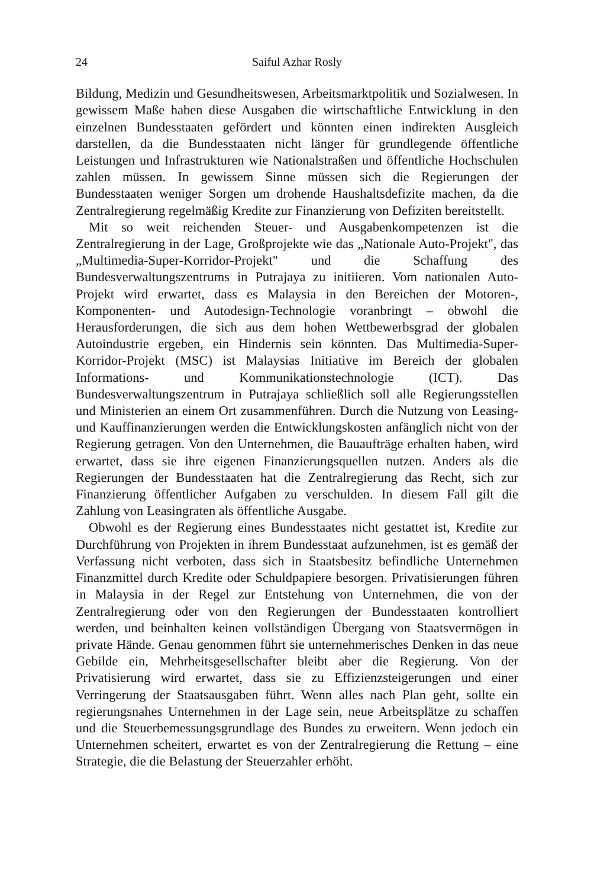24 Saiful Azhar Rosly
Bildung, Medizin und Gesundheitswesen, Arbeitsmarktpolitik und Sozialwesen. In gewissem Maße haben diese Ausgaben die wirtschaftliche Entwicklung in den einzelnen Bundesstaaten gefördert und könnten einen indirekten Ausgleich darstellen, da die Bundesstaaten nicht länger für grundlegende öffentliche Leistungen und Infrastrukturen wie Nationalstraßen und öffentliche Hochschulen zahlen müssen. In gewissem Sinne müssen sich die Regierungen der Bundesstaaten weniger Sorgen um drohende Haushaltsdefizite machen, da die Zentralregierung regelmäßig Kredite zur Finanzierung von Defiziten bereitstellt.
Mit so weit reichenden Steuer- und Ausgabenkompetenzen ist die Zentralregierung in der Lage, Großprojekte wie das „Nationale Auto-Projekt", das „Multimedia-Super-Korridor-Projekt" und die Schaffung des Bundesverwaltungszentrums in Putrajaya zu initiieren. Vom nationalen Auto-Projekt wird erwartet, dass es Malaysia in den Bereichen der Motoren-, Komponenten- und Autodesign-Technologie voranbringt – obwohl die Herausforderungen, die sich aus dem hohen Wettbewerbsgrad der globalen Autoindustrie ergeben, ein Hindernis sein könnten. Das Multimedia-Super-Korridor-Projekt (MSC) ist Malaysias Initiative im Bereich der globalen Informations- und Kommunikationstechnologie (ICT). Das Bundesverwaltungszentrum in Putrajaya schließlich soll alle Regierungsstellen und Ministerien an einem Ort zusammenführen. Durch die Nutzung von Leasing- und Kauffinanzierungen werden die Entwicklungskosten anfänglich nicht von der Regierung getragen. Von den Unternehmen, die Bauaufträge erhalten haben, wird erwartet, dass sie ihre eigenen Finanzierungsquellen nutzen. Anders als die Regierungen der Bundesstaaten hat die Zentralregierung das Recht, sich zur Finanzierung öffentlicher Aufgaben zu verschulden. In diesem Fall gilt die Zahlung von Leasingraten als öffentliche Ausgabe.
Obwohl es der Regierung eines Bundesstaates nicht gestattet ist, Kredite zur Durchführung von Projekten in ihrem Bundesstaat aufzunehmen, ist es gemäß der Verfassung nicht verboten, dass sich in Staatsbesitz befindliche Unternehmen Finanzmittel durch Kredite oder Schuldpapiere besorgen. Privatisierungen führen in Malaysia in der Regel zur Entstehung von Unternehmen, die von der Zentralregierung oder von den Regierungen der Bundesstaaten kontrolliert werden, und beinhalten keinen vollständigen Übergang von Staatsvermögen in private Hände. Genau genommen führt sie unternehmerisches Denken in das neue Gebilde ein, Mehrheitsgesellschafter bleibt aber die Regierung. Von der Privatisierung wird erwartet, dass sie zu Effizienzsteigerungen und einer Verringerung der Staatsausgaben führt. Wenn alles nach Plan geht, sollte ein regierungsnahes Unternehmen in der Lage sein, neue Arbeitsplätze zu schaffen und die Steuerbemessungsgrundlage des Bundes zu erweitern. Wenn jedoch ein Unternehmen scheitert, erwartet es von der Zentralregierung die Rettung – eine Strategie, die die Belastung der Steuerzahler erhöht.